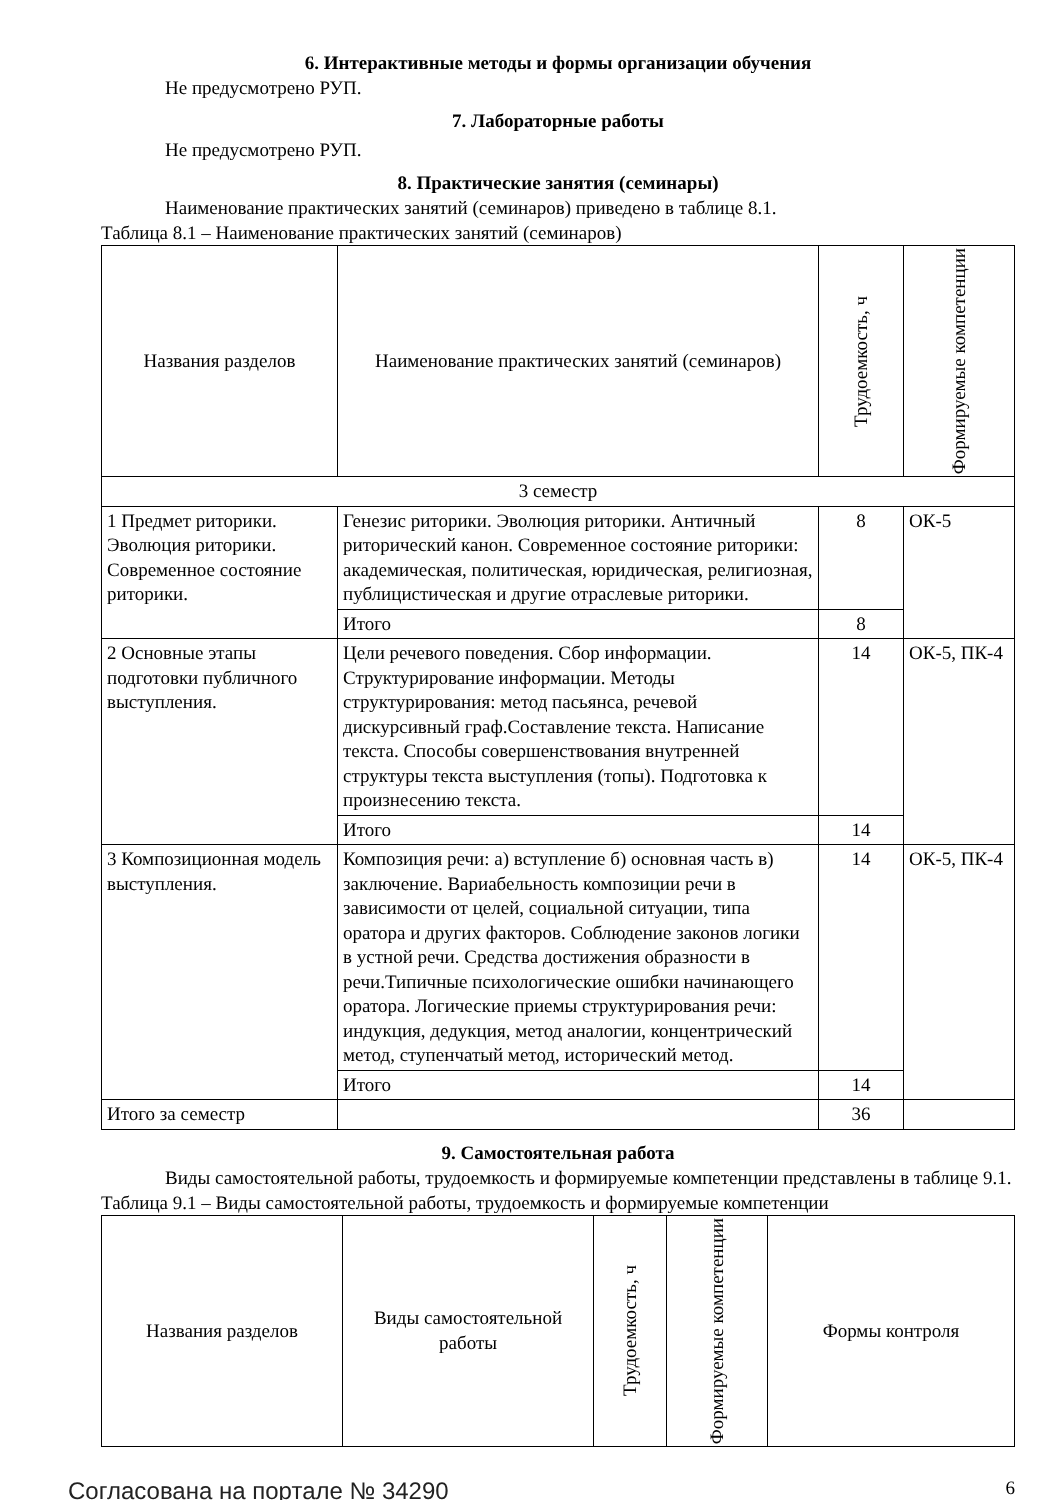6. Интерактивные методы и формы организации обучения
Не предусмотрено РУП.
7. Лабораторные работы
Не предусмотрено РУП.
8. Практические занятия (семинары)
Наименование практических занятий (семинаров) приведено в таблице 8.1.
Таблица 8.1 – Наименование практических занятий (семинаров)
| Названия разделов | Наименование практических занятий (семинаров) | Трудоемкость, ч | Формируемые компетенции |
| --- | --- | --- | --- |
| 3 семестр | | | |
| 1 Предмет риторики. Эволюция риторики. Современное состояние риторики. | Генезис риторики. Эволюция риторики. Античный риторический канон. Современное состояние риторики: академическая, политическая, юридическая, религиозная, публицистическая и другие отраслевые риторики. | 8 | ОК-5 |
| | Итого | 8 | |
| 2 Основные этапы подготовки публичного выступления. | Цели речевого поведения. Сбор информации. Структурирование информации. Методы структурирования: метод пасьянса, речевой дискурсивный граф.Составление текста. Написание текста. Способы совершенствования внутренней структуры текста выступления (топы). Подготовка к произнесению текста. | 14 | ОК-5, ПК-4 |
| | Итого | 14 | |
| 3 Композиционная модель выступления. | Композиция речи: а) вступление б) основная часть в) заключение. Вариабельность композиции речи в зависимости от целей, социальной ситуации, типа оратора и других факторов. Соблюдение законов логики в устной речи. Средства достижения образности в речи.Типичные психологические ошибки начинающего оратора. Логические приемы структурирования речи: индукция, дедукция, метод аналогии, концентрический метод, ступенчатый метод, исторический метод. | 14 | ОК-5, ПК-4 |
| | Итого | 14 | |
| Итого за семестр | | 36 | |
9. Самостоятельная работа
Виды самостоятельной работы, трудоемкость и формируемые компетенции представлены в таблице 9.1.
Таблица 9.1 – Виды самостоятельной работы, трудоемкость и формируемые компетенции
| Названия разделов | Виды самостоятельной работы | Трудоемкость, ч | Формируемые компетенции | Формы контроля |
| --- | --- | --- | --- | --- |
Согласована на портале № 34290 6